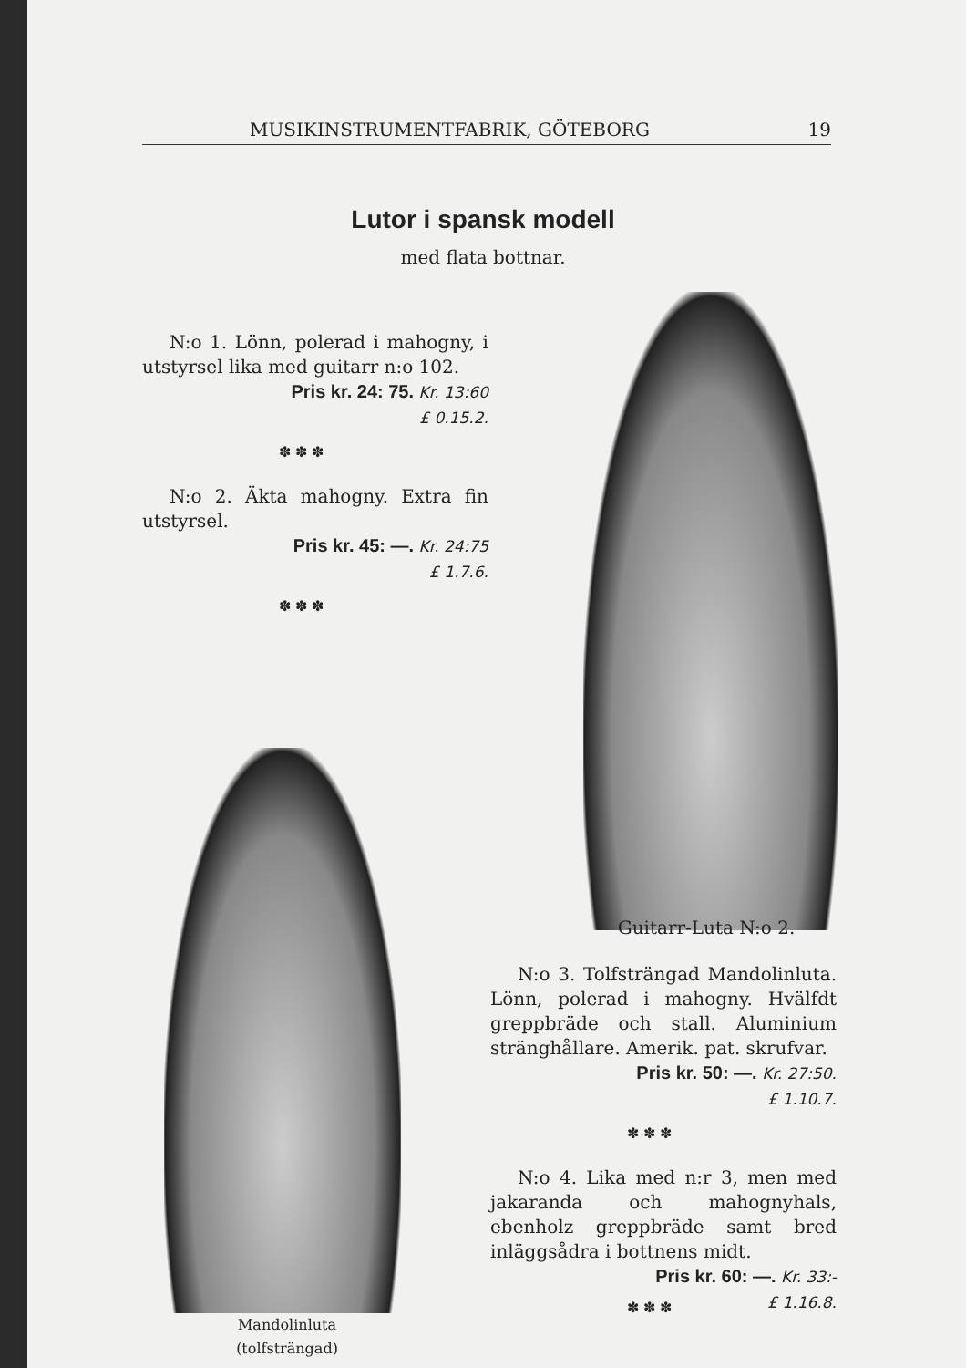MUSIKINSTRUMENTFABRIK, GÖTEBORG 19
Lutor i spansk modell
med flata bottnar.
N:o 1. Lönn, polerad i mahogny, i utstyrsel lika med guitarr n:o 102.
Pris kr. 24: 75. Kr. 13:60
£ 0.15.2.
✽ ✽ ✽
N:o 2. Äkta mahogny. Extra fin utstyrsel.
Pris kr. 45: —. Kr. 24:75
£ 1.7.6.
✽ ✽ ✽
Guitarr-Luta N:o 2.
Mandolinluta
(tolfsträngad)
N:o 3. Tolfsträngad Mandolinluta. Lönn, polerad i mahogny. Hvälfdt greppbräde och stall. Aluminium stränghållare. Amerik. pat. skrufvar.
Pris kr. 50: —. Kr. 27:50.
£ 1.10.7.
✽ ✽ ✽
N:o 4. Lika med n:r 3, men med jakaranda och mahognyhals, ebenholz greppbräde samt bred inläggsådra i bottnens midt.
Pris kr. 60: —. Kr. 33:-
£ 1.16.8.
✽ ✽ ✽